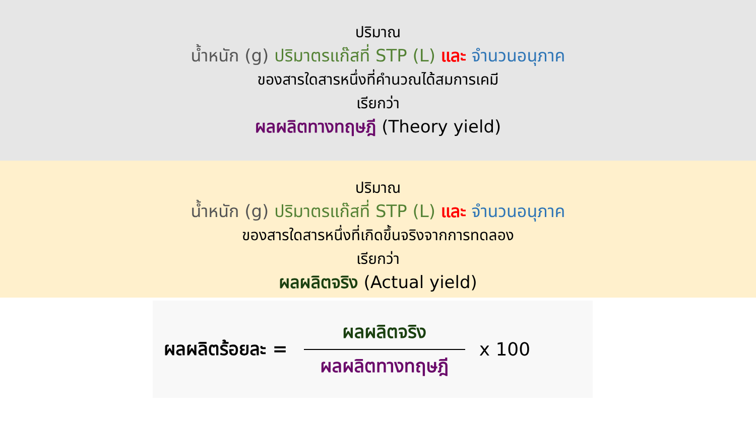ปริมาณ
น้ำหนัก (g) ปริมาตรแก๊สที่ STP (L) และ จำนวนอนุภาค
ของสารใดสารหนึ่งที่คำนวณได้สมการเคมี
เรียกว่า
ผลผลิตทางทฤษฎี (Theory yield)
ปริมาณ
น้ำหนัก (g) ปริมาตรแก๊สที่ STP (L) และ จำนวนอนุภาค
ของสารใดสารหนึ่งที่เกิดขึ้นจริงจากการทดลอง
เรียกว่า
ผลผลิตจริง (Actual yield)
ผลผลิตร้อยละ =
ผลผลิตจริง
ผลผลิตทางทฤษฎี
x 100